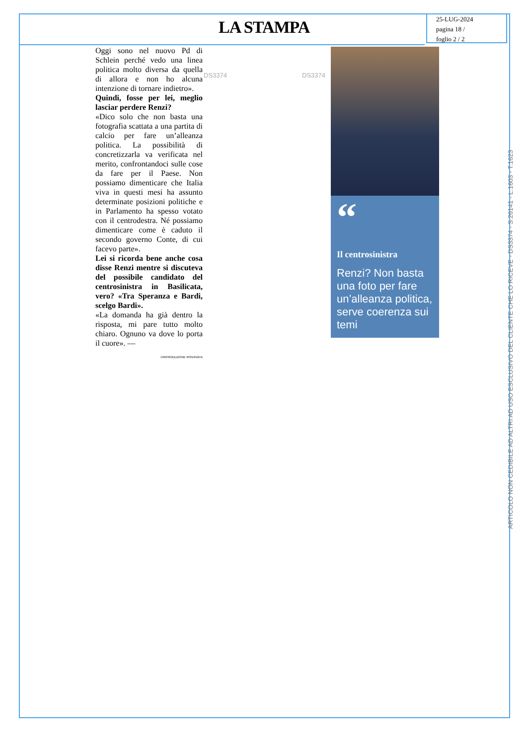LA STAMPA
25-LUG-2024
pagina 18 /
foglio 2 / 2
Oggi sono nel nuovo Pd di Schlein perché vedo una linea politica molto diversa da quella di allora e non ho alcuna intenzione di tornare indietro».
Quindi, fosse per lei, meglio lasciar perdere Renzi?
«Dico solo che non basta una fotografia scattata a una partita di calcio per fare un’alleanza politica. La possibilità di concretizzarla va verificata nel merito, confrontandoci sulle cose da fare per il Paese. Non possiamo dimenticare che Italia viva in questi mesi ha assunto determinate posizioni politiche e in Parlamento ha spesso votato con il centrodestra. Né possiamo dimenticare come è caduto il secondo governo Conte, di cui facevo parte».
Lei si ricorda bene anche cosa disse Renzi mentre si discuteva del possibile candidato del centrosinistra in Basilicata, vero? «Tra Speranza e Bardi, scelgo Bardi».
«La domanda ha già dentro la risposta, mi pare tutto molto chiaro. Ognuno va dove lo porta il cuore». —
©RIPRODUZIONE RISERVATA
DS3374 DS3374
“
Il centrosinistra
Renzi? Non basta una foto per fare un’alleanza politica, serve coerenza sui temi
ARTICOLO NON CEDIBILE AD ALTRI AD USO ESCLUSIVO DEL CLIENTE CHE LO RICEVE - DS3374 - S.26141 - L.1603 - T.1623